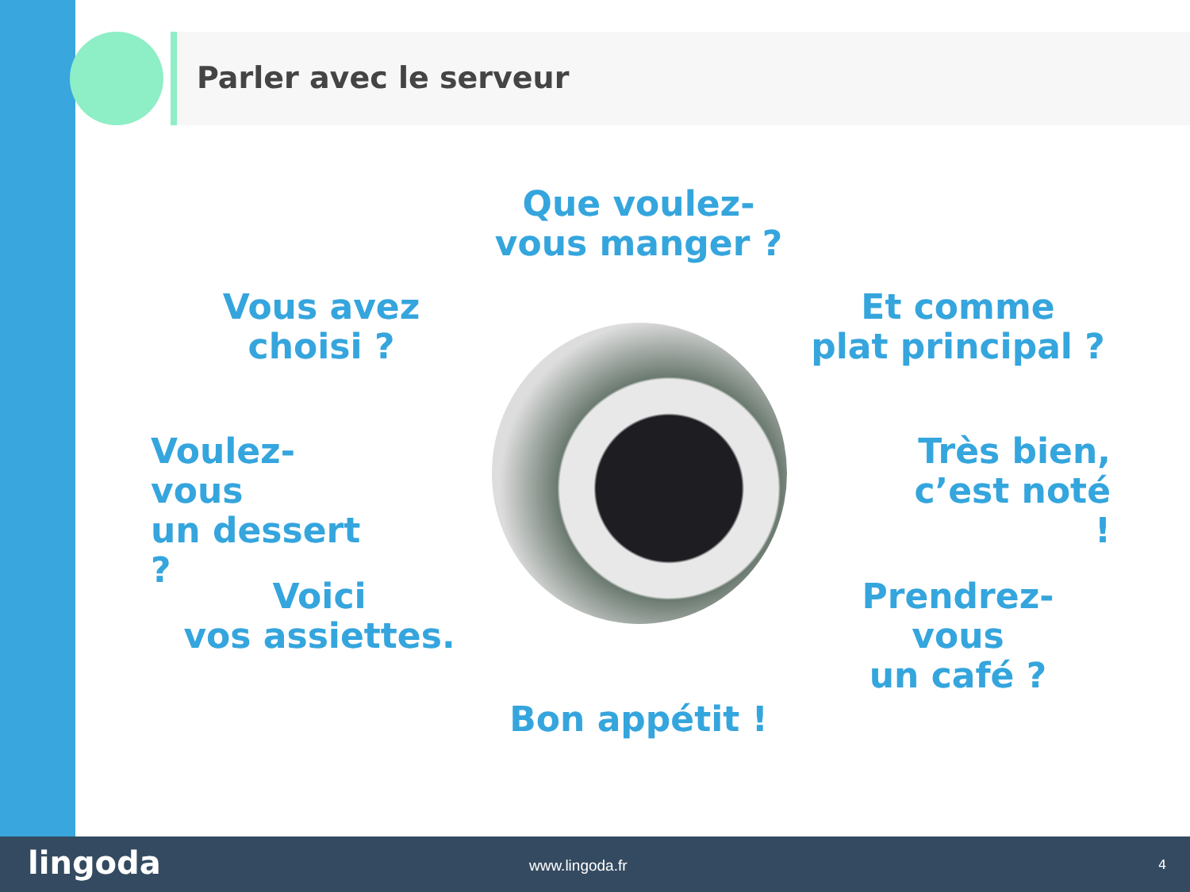Parler avec le serveur
Que voulez-
vous manger ?
Vous avez
choisi ?
Et comme
plat principal ?
Voulez-vous
un dessert ?
Très bien,
c’est noté !
Voici
vos assiettes.
Prendrez-vous
un café ?
Bon appétit !
lingoda www.lingoda.fr 4